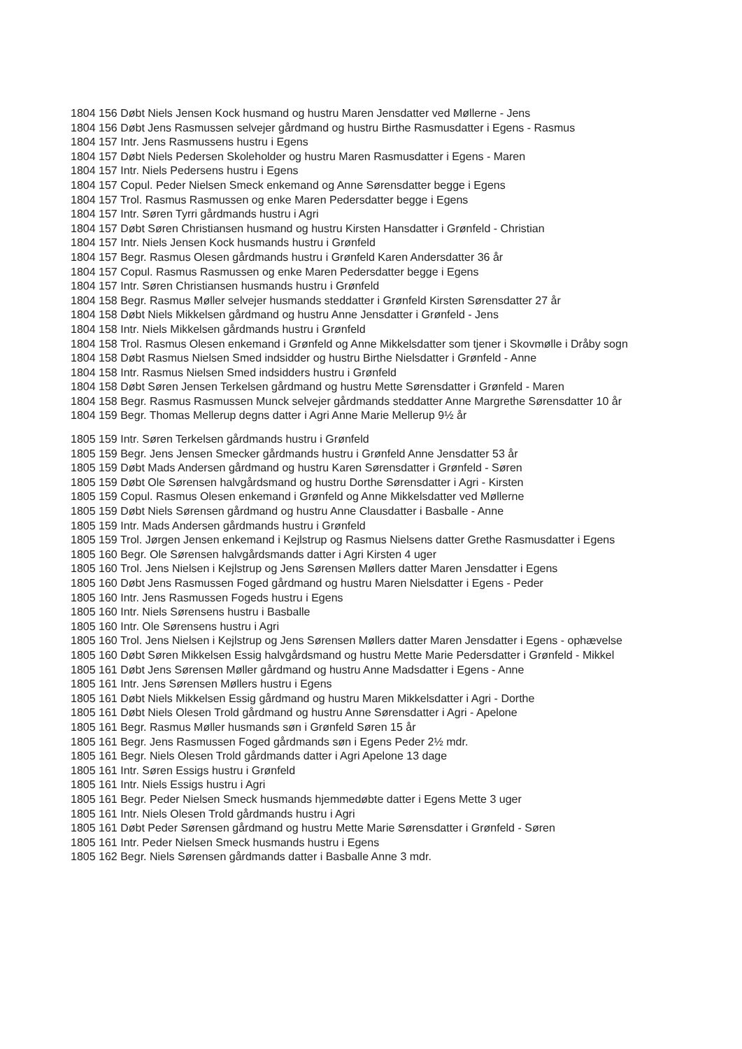1804 156 Døbt Niels Jensen Kock husmand og hustru Maren Jensdatter ved Møllerne - Jens
1804 156 Døbt Jens Rasmussen selvejer gårdmand og hustru Birthe Rasmusdatter i Egens - Rasmus
1804 157 Intr. Jens Rasmussens hustru i Egens
1804 157 Døbt Niels Pedersen Skoleholder og hustru Maren Rasmusdatter i Egens - Maren
1804 157 Intr. Niels Pedersens hustru i Egens
1804 157 Copul. Peder Nielsen Smeck enkemand og Anne Sørensdatter begge i Egens
1804 157 Trol. Rasmus Rasmussen og enke Maren Pedersdatter begge i Egens
1804 157 Intr. Søren Tyrri gårdmands hustru i Agri
1804 157 Døbt Søren Christiansen husmand og hustru Kirsten Hansdatter i Grønfeld - Christian
1804 157 Intr. Niels Jensen Kock husmands hustru i Grønfeld
1804 157 Begr. Rasmus Olesen gårdmands hustru i Grønfeld Karen Andersdatter 36 år
1804 157 Copul. Rasmus Rasmussen og enke Maren Pedersdatter begge i Egens
1804 157 Intr. Søren Christiansen husmands hustru i Grønfeld
1804 158 Begr. Rasmus Møller selvejer husmands steddatter i Grønfeld Kirsten Sørensdatter 27 år
1804 158 Døbt Niels Mikkelsen gårdmand og hustru Anne Jensdatter i Grønfeld - Jens
1804 158 Intr. Niels Mikkelsen gårdmands hustru i Grønfeld
1804 158 Trol. Rasmus Olesen enkemand i Grønfeld og Anne Mikkelsdatter som tjener i Skovmølle i Dråby sogn
1804 158 Døbt Rasmus Nielsen Smed indsidder og hustru Birthe Nielsdatter i Grønfeld - Anne
1804 158 Intr. Rasmus Nielsen Smed indsidders hustru i Grønfeld
1804 158 Døbt Søren Jensen Terkelsen gårdmand og hustru Mette Sørensdatter i Grønfeld - Maren
1804 158 Begr. Rasmus Rasmussen Munck selvejer gårdmands steddatter Anne Margrethe Sørensdatter 10 år
1804 159 Begr. Thomas Mellerup degns datter i Agri Anne Marie Mellerup 9½ år
1805 159 Intr. Søren Terkelsen gårdmands hustru i Grønfeld
1805 159 Begr. Jens Jensen Smecker gårdmands hustru i Grønfeld Anne Jensdatter 53 år
1805 159 Døbt Mads Andersen gårdmand og hustru Karen Sørensdatter i Grønfeld - Søren
1805 159 Døbt Ole Sørensen halvgårdsmand og hustru Dorthe Sørensdatter i Agri - Kirsten
1805 159 Copul. Rasmus Olesen enkemand i Grønfeld og Anne Mikkelsdatter ved Møllerne
1805 159 Døbt Niels Sørensen gårdmand og hustru Anne Clausdatter i Basballe - Anne
1805 159 Intr. Mads Andersen gårdmands hustru i Grønfeld
1805 159 Trol. Jørgen Jensen enkemand i Kejlstrup og Rasmus Nielsens datter Grethe Rasmusdatter i Egens
1805 160 Begr. Ole Sørensen halvgårdsmands datter i Agri Kirsten 4 uger
1805 160 Trol. Jens Nielsen i Kejlstrup og Jens Sørensen Møllers datter Maren Jensdatter i Egens
1805 160 Døbt Jens Rasmussen Foged gårdmand og hustru Maren Nielsdatter i Egens - Peder
1805 160 Intr. Jens Rasmussen Fogeds hustru i Egens
1805 160 Intr. Niels Sørensens hustru i Basballe
1805 160 Intr. Ole Sørensens hustru i Agri
1805 160 Trol. Jens Nielsen i Kejlstrup og Jens Sørensen Møllers datter Maren Jensdatter i Egens - ophævelse
1805 160 Døbt Søren Mikkelsen Essig halvgårdsmand og hustru Mette Marie Pedersdatter i Grønfeld - Mikkel
1805 161 Døbt Jens Sørensen Møller gårdmand og hustru Anne Madsdatter i Egens - Anne
1805 161 Intr. Jens Sørensen Møllers hustru i Egens
1805 161 Døbt Niels Mikkelsen Essig gårdmand og hustru Maren Mikkelsdatter i Agri - Dorthe
1805 161 Døbt Niels Olesen Trold gårdmand og hustru Anne Sørensdatter i Agri - Apelone
1805 161 Begr. Rasmus Møller husmands søn i Grønfeld Søren 15 år
1805 161 Begr. Jens Rasmussen Foged gårdmands søn i Egens Peder 2½ mdr.
1805 161 Begr. Niels Olesen Trold gårdmands datter i Agri Apelone 13 dage
1805 161 Intr. Søren Essigs hustru i Grønfeld
1805 161 Intr. Niels Essigs hustru i Agri
1805 161 Begr. Peder Nielsen Smeck husmands hjemmedøbte datter i Egens Mette 3 uger
1805 161 Intr. Niels Olesen Trold gårdmands hustru i Agri
1805 161 Døbt Peder Sørensen gårdmand og hustru Mette Marie Sørensdatter i Grønfeld - Søren
1805 161 Intr. Peder Nielsen Smeck husmands hustru i Egens
1805 162 Begr. Niels Sørensen gårdmands datter i Basballe Anne 3 mdr.